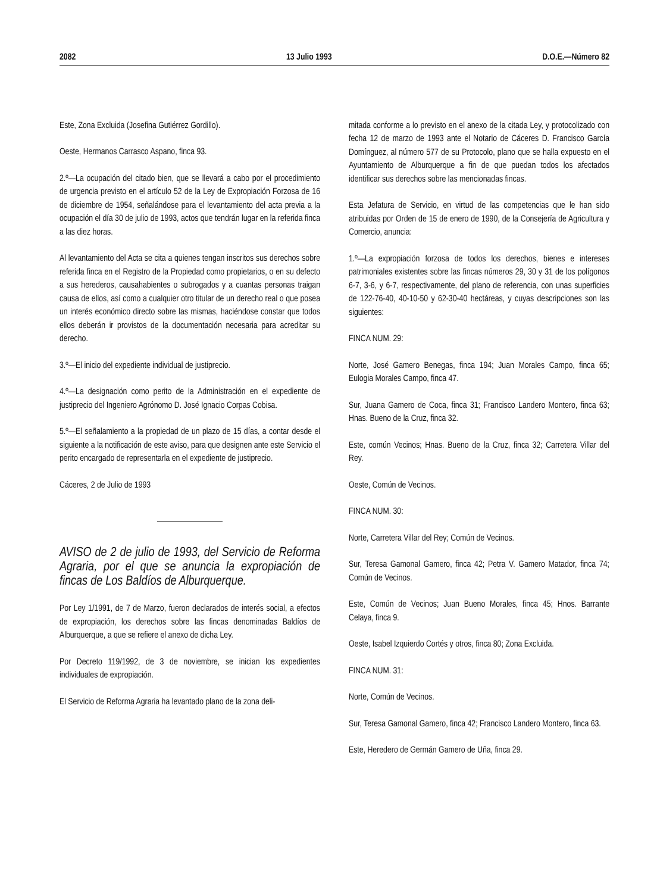2082 13 Julio 1993 D.O.E.—Número 82
Este, Zona Excluida (Josefina Gutiérrez Gordillo).
Oeste, Hermanos Carrasco Aspano, finca 93.
2.º—La ocupación del citado bien, que se llevará a cabo por el procedimiento de urgencia previsto en el artículo 52 de la Ley de Expropiación Forzosa de 16 de diciembre de 1954, señalándose para el levantamiento del acta previa a la ocupación el día 30 de julio de 1993, actos que tendrán lugar en la referida finca a las diez horas.
Al levantamiento del Acta se cita a quienes tengan inscritos sus derechos sobre referida finca en el Registro de la Propiedad como propietarios, o en su defecto a sus herederos, causahabientes o subrogados y a cuantas personas traigan causa de ellos, así como a cualquier otro titular de un derecho real o que posea un interés económico directo sobre las mismas, haciéndose constar que todos ellos deberán ir provistos de la documentación necesaria para acreditar su derecho.
3.º—El inicio del expediente individual de justiprecio.
4.º—La designación como perito de la Administración en el expediente de justiprecio del Ingeniero Agrónomo D. José Ignacio Corpas Cobisa.
5.º—El señalamiento a la propiedad de un plazo de 15 días, a contar desde el siguiente a la notificación de este aviso, para que designen ante este Servicio el perito encargado de representarla en el expediente de justiprecio.
Cáceres, 2 de Julio de 1993
AVISO de 2 de julio de 1993, del Servicio de Reforma Agraria, por el que se anuncia la expropiación de fincas de Los Baldíos de Alburquerque.
Por Ley 1/1991, de 7 de Marzo, fueron declarados de interés social, a efectos de expropiación, los derechos sobre las fincas denominadas Baldíos de Alburquerque, a que se refiere el anexo de dicha Ley.
Por Decreto 119/1992, de 3 de noviembre, se inician los expedientes individuales de expropiación.
El Servicio de Reforma Agraria ha levantado plano de la zona deli-
mitada conforme a lo previsto en el anexo de la citada Ley, y protocolizado con fecha 12 de marzo de 1993 ante el Notario de Cáceres D. Francisco García Domínguez, al número 577 de su Protocolo, plano que se halla expuesto en el Ayuntamiento de Alburquerque a fin de que puedan todos los afectados identificar sus derechos sobre las mencionadas fincas.
Esta Jefatura de Servicio, en virtud de las competencias que le han sido atribuidas por Orden de 15 de enero de 1990, de la Consejería de Agricultura y Comercio, anuncia:
1.º—La expropiación forzosa de todos los derechos, bienes e intereses patrimoniales existentes sobre las fincas números 29, 30 y 31 de los polígonos 6-7, 3-6, y 6-7, respectivamente, del plano de referencia, con unas superficies de 122-76-40, 40-10-50 y 62-30-40 hectáreas, y cuyas descripciones son las siguientes:
FINCA NUM. 29:
Norte, José Gamero Benegas, finca 194; Juan Morales Campo, finca 65; Eulogia Morales Campo, finca 47.
Sur, Juana Gamero de Coca, finca 31; Francisco Landero Montero, finca 63; Hnas. Bueno de la Cruz, finca 32.
Este, común Vecinos; Hnas. Bueno de la Cruz, finca 32; Carretera Villar del Rey.
Oeste, Común de Vecinos.
FINCA NUM. 30:
Norte, Carretera Villar del Rey; Común de Vecinos.
Sur, Teresa Gamonal Gamero, finca 42; Petra V. Gamero Matador, finca 74; Común de Vecinos.
Este, Común de Vecinos; Juan Bueno Morales, finca 45; Hnos. Barrante Celaya, finca 9.
Oeste, Isabel Izquierdo Cortés y otros, finca 80; Zona Excluida.
FINCA NUM. 31:
Norte, Común de Vecinos.
Sur, Teresa Gamonal Gamero, finca 42; Francisco Landero Montero, finca 63.
Este, Heredero de Germán Gamero de Uña, finca 29.